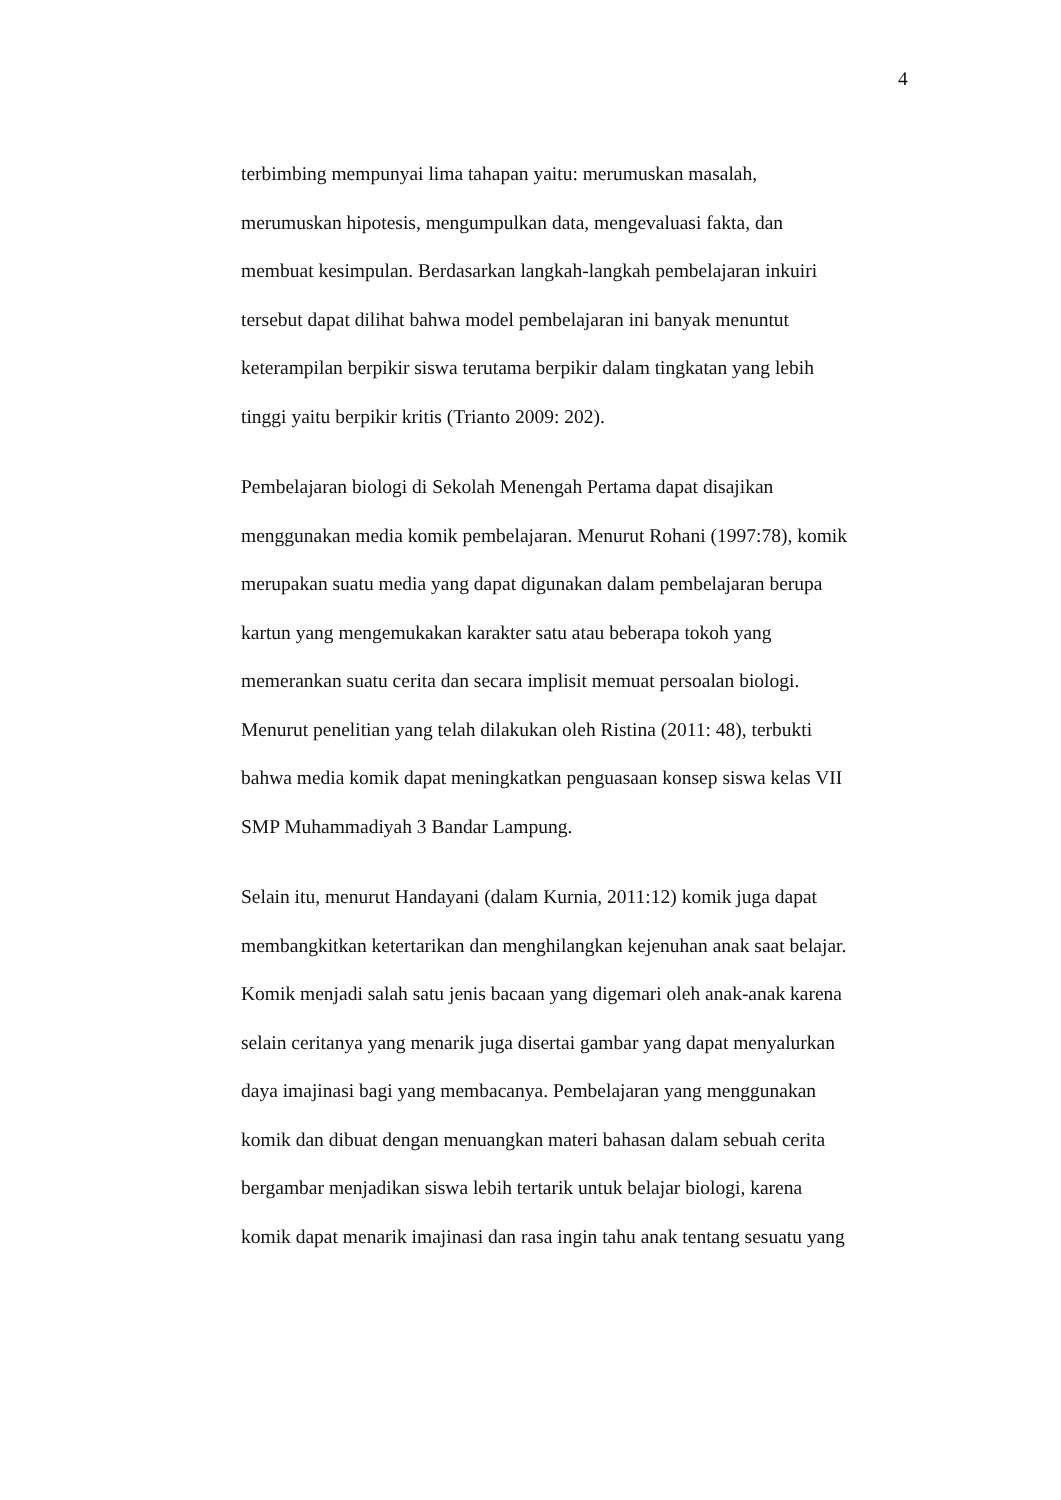4
terbimbing mempunyai lima tahapan yaitu: merumuskan masalah,
merumuskan hipotesis, mengumpulkan data, mengevaluasi fakta, dan
membuat kesimpulan. Berdasarkan langkah-langkah pembelajaran inkuiri
tersebut dapat dilihat bahwa model pembelajaran ini banyak menuntut
keterampilan berpikir siswa terutama berpikir dalam tingkatan yang lebih
tinggi yaitu berpikir kritis (Trianto 2009: 202).
Pembelajaran biologi di Sekolah Menengah Pertama dapat disajikan
menggunakan media komik pembelajaran. Menurut Rohani (1997:78), komik
merupakan suatu media yang dapat digunakan dalam pembelajaran berupa
kartun yang mengemukakan karakter satu atau beberapa tokoh yang
memerankan suatu cerita dan secara implisit memuat persoalan biologi.
Menurut penelitian yang telah dilakukan oleh Ristina (2011: 48), terbukti
bahwa media komik dapat meningkatkan penguasaan konsep siswa kelas VII
SMP Muhammadiyah 3 Bandar Lampung.
Selain itu, menurut Handayani (dalam Kurnia, 2011:12) komik juga dapat
membangkitkan ketertarikan dan menghilangkan kejenuhan anak saat belajar.
Komik menjadi salah satu jenis bacaan yang digemari oleh anak-anak karena
selain ceritanya yang menarik juga disertai gambar yang dapat menyalurkan
daya imajinasi bagi yang membacanya. Pembelajaran yang menggunakan
komik dan dibuat dengan menuangkan materi bahasan dalam sebuah cerita
bergambar menjadikan siswa lebih tertarik untuk belajar biologi, karena
komik dapat menarik imajinasi dan rasa ingin tahu anak tentang sesuatu yang